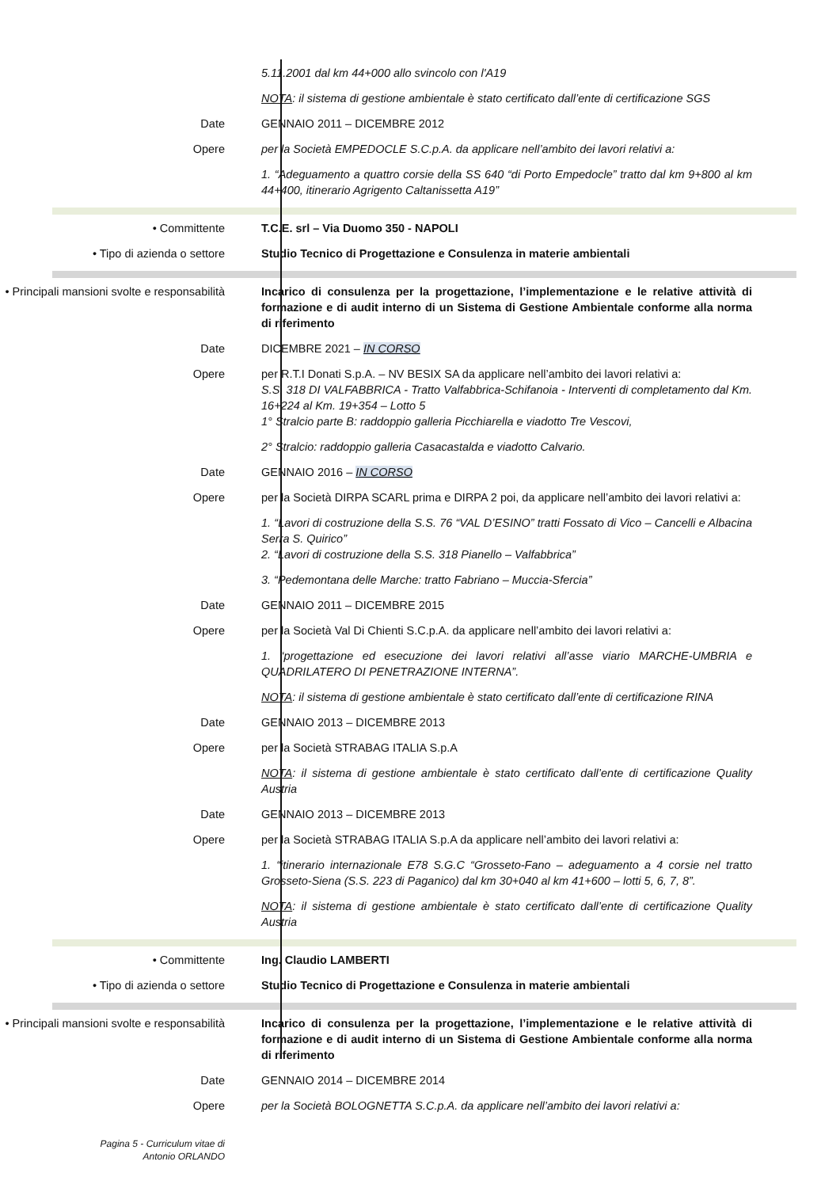5.11.2001 dal km 44+000 allo svincolo con l'A19
NOTA: il sistema di gestione ambientale è stato certificato dall’ente di certificazione SGS
Date GENNAIO 2011 – DICEMBRE 2012
Opere per la Società EMPEDOCLE S.C.p.A. da applicare nell’ambito dei lavori relativi a:
1. “Adeguamento a quattro corsie della SS 640 “di Porto Empedocle” tratto dal km 9+800 al km 44+400, itinerario Agrigento Caltanissetta A19”
• Committente T.C.E. srl – Via Duomo 350 - NAPOLI
• Tipo di azienda o settore Studio Tecnico di Progettazione e Consulenza in materie ambientali
• Principali mansioni svolte e responsabilità
Incarico di consulenza per la progettazione, l’implementazione e le relative attività di formazione e di audit interno di un Sistema di Gestione Ambientale conforme alla norma di riferimento
Date DICEMBRE 2021 – IN CORSO
Opere per R.T.I Donati S.p.A. – NV BESIX SA da applicare nell’ambito dei lavori relativi a:
S.S. 318 DI VALFABBRICA - Tratto Valfabbrica-Schifanoia - Interventi di completamento dal Km. 16+224 al Km. 19+354 – Lotto 5
1° Stralcio parte B: raddoppio galleria Picchiarella e viadotto Tre Vescovi,
2° Stralcio: raddoppio galleria Casacastalda e viadotto Calvario.
Date GENNAIO 2016 – IN CORSO
Opere per la Società DIRPA SCARL prima e DIRPA 2 poi, da applicare nell’ambito dei lavori relativi a:
1. “Lavori di costruzione della S.S. 76 “VAL D’ESINO” tratti Fossato di Vico – Cancelli e Albacina Serra S. Quirico”
2. “Lavori di costruzione della S.S. 318 Pianello – Valfabbrica”
3. “Pedemontana delle Marche: tratto Fabriano – Muccia-Sfercia”
Date GENNAIO 2011 – DICEMBRE 2015
Opere per la Società Val Di Chienti S.C.p.A. da applicare nell’ambito dei lavori relativi a:
1. “progettazione ed esecuzione dei lavori relativi all’asse viario MARCHE-UMBRIA e QUADRILATERO DI PENETRAZIONE INTERNA”.
NOTA: il sistema di gestione ambientale è stato certificato dall’ente di certificazione RINA
Date GENNAIO 2013 – DICEMBRE 2013
Opere per la Società STRABAG ITALIA S.p.A
NOTA: il sistema di gestione ambientale è stato certificato dall’ente di certificazione Quality Austria
Date GENNAIO 2013 – DICEMBRE 2013
Opere per la Società STRABAG ITALIA S.p.A da applicare nell’ambito dei lavori relativi a:
1. “itinerario internazionale E78 S.G.C “Grosseto-Fano – adeguamento a 4 corsie nel tratto Grosseto-Siena (S.S. 223 di Paganico) dal km 30+040 al km 41+600 – lotti 5, 6, 7, 8”.
NOTA: il sistema di gestione ambientale è stato certificato dall’ente di certificazione Quality Austria
• Committente Ing. Claudio LAMBERTI
• Tipo di azienda o settore Studio Tecnico di Progettazione e Consulenza in materie ambientali
• Principali mansioni svolte e responsabilità
Incarico di consulenza per la progettazione, l’implementazione e le relative attività di formazione e di audit interno di un Sistema di Gestione Ambientale conforme alla norma di riferimento
Date GENNAIO 2014 – DICEMBRE 2014
Opere per la Società BOLOGNETTA S.C.p.A. da applicare nell’ambito dei lavori relativi a:
Pagina 5 - Curriculum vitae di
Antonio ORLANDO